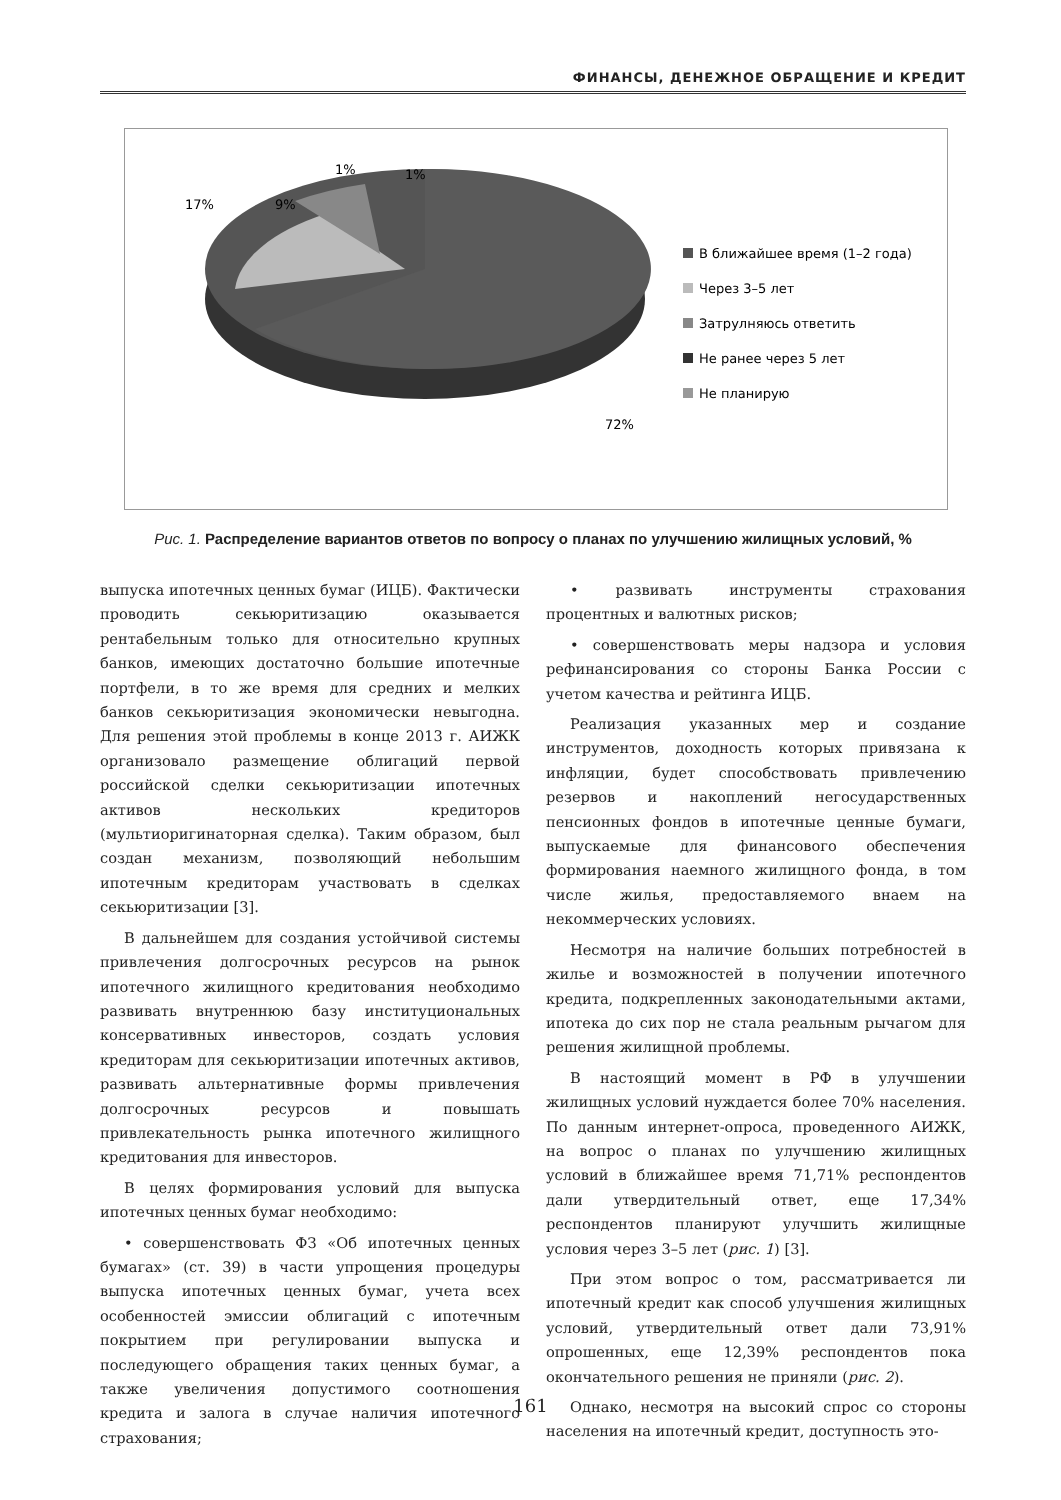ФИНАНСЫ, ДЕНЕЖНОЕ ОБРАЩЕНИЕ И КРЕДИТ
9%
17%
1%
1%
72%
В ближайшее время (1–2 года)
Через 3–5 лет
Затрулняюсь ответить
Не ранее через 5 лет
Не планирую
Рис. 1. Распределение вариантов ответов по вопросу о планах по улучшению жилищных условий, %
выпуска ипотечных ценных бумаг (ИЦБ). Фактически проводить секьюритизацию оказывается рентабельным только для относительно крупных банков, имеющих достаточно большие ипотечные портфели, в то же время для средних и мелких банков секьюритизация экономически невыгодна. Для решения этой проблемы в конце 2013 г. АИЖК организовало размещение облигаций первой российской сделки секьюритизации ипотечных активов нескольких кредиторов (мультиоригинаторная сделка). Таким образом, был создан механизм, позволяющий небольшим ипотечным кредиторам участвовать в сделках секьюритизации [3].
В дальнейшем для создания устойчивой системы привлечения долгосрочных ресурсов на рынок ипотечного жилищного кредитования необходимо развивать внутреннюю базу институциональных консервативных инвесторов, создать условия кредиторам для секьюритизации ипотечных активов, развивать альтернативные формы привлечения долгосрочных ресурсов и повышать привлекательность рынка ипотечного жилищного кредитования для инвесторов.
В целях формирования условий для выпуска ипотечных ценных бумаг необходимо:
• совершенствовать ФЗ «Об ипотечных ценных бумагах» (ст. 39) в части упрощения процедуры выпуска ипотечных ценных бумаг, учета всех особенностей эмиссии облигаций с ипотечным покрытием при регулировании выпуска и последующего обращения таких ценных бумаг, а также увеличения допустимого соотношения кредита и залога в случае наличия ипотечного страхования;
• развивать инструменты страхования процентных и валютных рисков;
• совершенствовать меры надзора и условия рефинансирования со стороны Банка России с учетом качества и рейтинга ИЦБ.
Реализация указанных мер и создание инструментов, доходность которых привязана к инфляции, будет способствовать привлечению резервов и накоплений негосударственных пенсионных фондов в ипотечные ценные бумаги, выпускаемые для финансового обеспечения формирования наемного жилищного фонда, в том числе жилья, предоставляемого внаем на некоммерческих условиях.
Несмотря на наличие больших потребностей в жилье и возможностей в получении ипотечного кредита, подкрепленных законодательными актами, ипотека до сих пор не стала реальным рычагом для решения жилищной проблемы.
В настоящий момент в РФ в улучшении жилищных условий нуждается более 70% населения. По данным интернет-опроса, проведенного АИЖК, на вопрос о планах по улучшению жилищных условий в ближайшее время 71,71% респондентов дали утвердительный ответ, еще 17,34% респондентов планируют улучшить жилищные условия через 3–5 лет (рис. 1) [3].
При этом вопрос о том, рассматривается ли ипотечный кредит как способ улучшения жилищных условий, утвердительный ответ дали 73,91% опрошенных, еще 12,39% респондентов пока окончательного решения не приняли (рис. 2).
Однако, несмотря на высокий спрос со стороны населения на ипотечный кредит, доступность это-
161